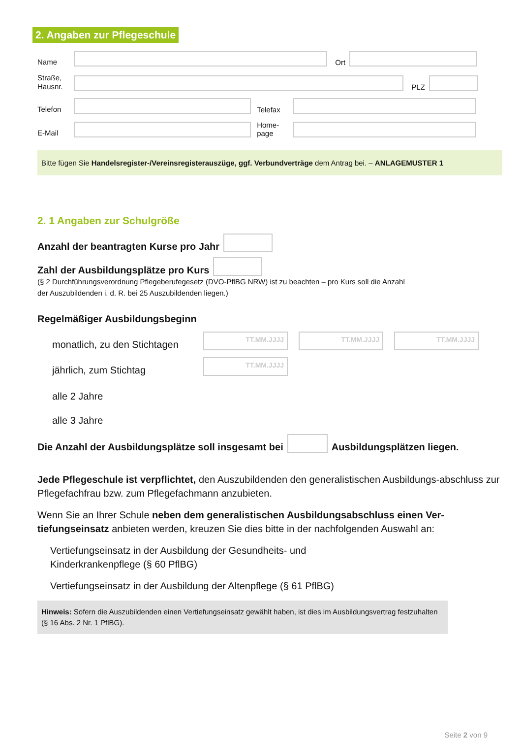2. Angaben zur Pflegeschule
Name
Ort
Straße,
Hausnr.
PLZ
Telefon
Telefax
E-Mail
Home-
page
Bitte fügen Sie Handelsregister-/Vereinsregisterauszüge, ggf. Verbundverträge dem Antrag bei. – ANLAGEMUSTER 1
2. 1 Angaben zur Schulgröße
Anzahl der beantragten Kurse pro Jahr
Zahl der Ausbildungsplätze pro Kurs
(§ 2 Durchführungsverordnung Pflegeberufegesetz (DVO-PflBG NRW) ist zu beachten – pro Kurs soll die Anzahl
der Auszubildenden i. d. R. bei 25 Auszubildenden liegen.)
Regelmäßiger Ausbildungsbeginn
monatlich, zu den Stichtagen
TT.MM.JJJJ
TT.MM.JJJJ
TT.MM.JJJJ
jährlich, zum Stichtag
TT.MM.JJJJ
alle 2 Jahre
alle 3 Jahre
Die Anzahl der Ausbildungsplätze soll insgesamt bei
Ausbildungsplätzen liegen.
Jede Pflegeschule ist verpflichtet, den Auszubildenden den generalistischen Ausbildungs-abschluss zur Pflegefachfrau bzw. zum Pflegefachmann anzubieten.
Wenn Sie an Ihrer Schule neben dem generalistischen Ausbildungsabschluss einen Ver-tiefungseinsatz anbieten werden, kreuzen Sie dies bitte in der nachfolgenden Auswahl an:
Vertiefungseinsatz in der Ausbildung der Gesundheits- und
Kinderkrankenpflege (§ 60 PflBG)
Vertiefungseinsatz in der Ausbildung der Altenpflege (§ 61 PflBG)
Hinweis: Sofern die Auszubildenden einen Vertiefungseinsatz gewählt haben, ist dies im Ausbildungsvertrag festzuhalten (§ 16 Abs. 2 Nr. 1 PflBG).
Seite 2 von 9